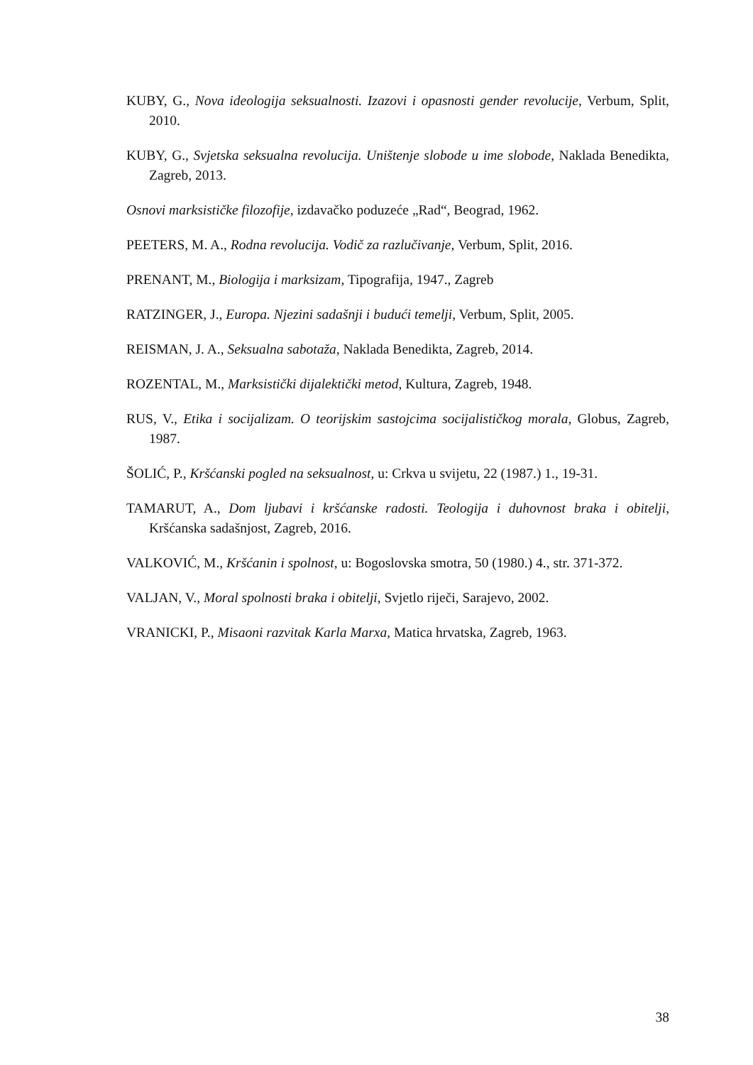KUBY, G., Nova ideologija seksualnosti. Izazovi i opasnosti gender revolucije, Verbum, Split, 2010.
KUBY, G., Svjetska seksualna revolucija. Uništenje slobode u ime slobode, Naklada Benedikta, Zagreb, 2013.
Osnovi marksističke filozofije, izdavačko poduzeće „Rad“, Beograd, 1962.
PEETERS, M. A., Rodna revolucija. Vodič za razlučivanje, Verbum, Split, 2016.
PRENANT, M., Biologija i marksizam, Tipografija, 1947., Zagreb
RATZINGER, J., Europa. Njezini sadašnji i budući temelji, Verbum, Split, 2005.
REISMAN, J. A., Seksualna sabotaža, Naklada Benedikta, Zagreb, 2014.
ROZENTAL, M., Marksistički dijalektički metod, Kultura, Zagreb, 1948.
RUS, V., Etika i socijalizam. O teorijskim sastojcima socijalističkog morala, Globus, Zagreb, 1987.
ŠOLIĆ, P., Kršćanski pogled na seksualnost, u: Crkva u svijetu, 22 (1987.) 1., 19-31.
TAMARUT, A., Dom ljubavi i kršćanske radosti. Teologija i duhovnost braka i obitelji, Kršćanska sadašnjost, Zagreb, 2016.
VALKOVIĆ, M., Kršćanin i spolnost, u: Bogoslovska smotra, 50 (1980.) 4., str. 371-372.
VALJAN, V., Moral spolnosti braka i obitelji, Svjetlo riječi, Sarajevo, 2002.
VRANICKI, P., Misaoni razvitak Karla Marxa, Matica hrvatska, Zagreb, 1963.
38